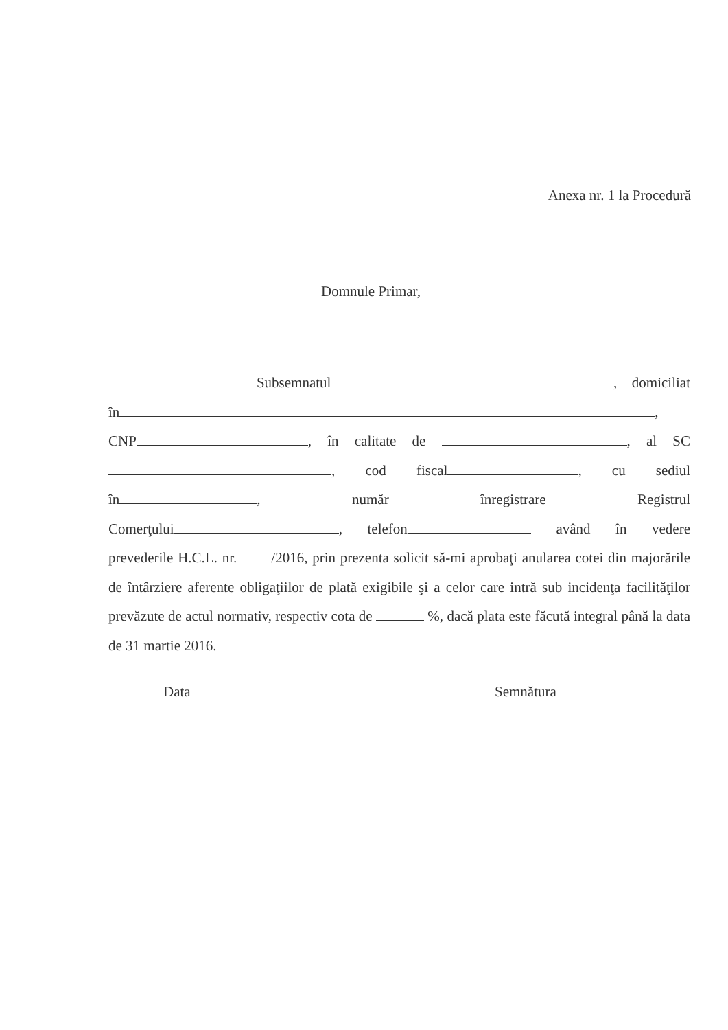Anexa nr. 1 la Procedură
Domnule Primar,
Subsemnatul , domiciliat
în ,
CNP , în calitate de , al SC
, cod fiscal , cu sediul
în , număr înregistrare Registrul
Comerţului , telefon având în vedere
prevederile H.C.L. nr. /2016, prin prezenta solicit să-mi aprobaţi anularea cotei din majorările de întârziere aferente obligaţiilor de plată exigibile şi a celor care intră sub incidenţa facilităţilor prevăzute de actul normativ, respectiv cota de %, dacă plata este făcută integral până la data de 31 martie 2016.
Data Semnătura